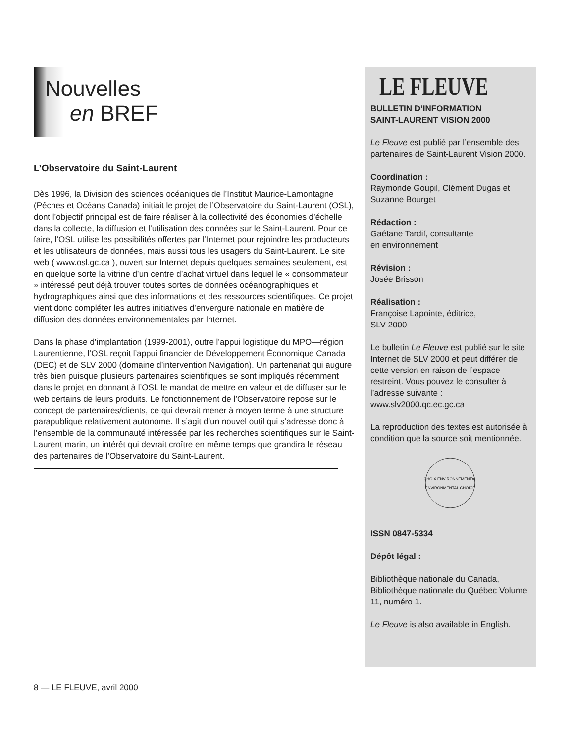Nouvelles
en BREF
L’Observatoire du Saint-Laurent
Dès 1996, la Division des sciences océaniques de l’Institut Maurice-Lamontagne (Pêches et Océans Canada) initiait le projet de l’Observatoire du Saint-Laurent (OSL), dont l’objectif principal est de faire réaliser à la collectivité des économies d’échelle dans la collecte, la diffusion et l’utilisation des données sur le Saint-Laurent. Pour ce faire, l’OSL utilise les possibilités offertes par l’Internet pour rejoindre les producteurs et les utilisateurs de données, mais aussi tous les usagers du Saint-Laurent. Le site web ( www.osl.gc.ca ), ouvert sur Internet depuis quelques semaines seulement, est en quelque sorte la vitrine d’un centre d’achat virtuel dans lequel le « consommateur » intéressé peut déjà trouver toutes sortes de données océanographiques et hydrographiques ainsi que des informations et des ressources scientifiques. Ce projet vient donc compléter les autres initiatives d’envergure nationale en matière de diffusion des données environnementales par Internet.
Dans la phase d’implantation (1999-2001), outre l’appui logistique du MPO—région Laurentienne, l’OSL reçoit l’appui financier de Développement Économique Canada (DEC) et de SLV 2000 (domaine d’intervention Navigation). Un partenariat qui augure très bien puisque plusieurs partenaires scientifiques se sont impliqués récemment dans le projet en donnant à l’OSL le mandat de mettre en valeur et de diffuser sur le web certains de leurs produits. Le fonctionnement de l’Observatoire repose sur le concept de partenaires/clients, ce qui devrait mener à moyen terme à une structure parapublique relativement autonome. Il s’agit d’un nouvel outil qui s’adresse donc à l’ensemble de la communauté intéressée par les recherches scientifiques sur le Saint-Laurent marin, un intérêt qui devrait croître en même temps que grandira le réseau des partenaires de l’Observatoire du Saint-Laurent.
LE FLEUVE
BULLETIN D’INFORMATION
SAINT-LAURENT VISION 2000
Le Fleuve est publié par l’ensemble des partenaires de Saint-Laurent Vision 2000.
Coordination :
Raymonde Goupil, Clément Dugas et Suzanne Bourget
Rédaction :
Gaétane Tardif, consultante
en environnement
Révision :
Josée Brisson
Réalisation :
Françoise Lapointe, éditrice,
SLV 2000
Le bulletin Le Fleuve est publié sur le site Internet de SLV 2000 et peut différer de cette version en raison de l’espace restreint. Vous pouvez le consulter à l’adresse suivante : www.slv2000.qc.ec.gc.ca
La reproduction des textes est autorisée à condition que la source soit mentionnée.
CHOIX ENVIRONNEMENTAL
ENVIRONMENTAL CHOICE
ISSN 0847-5334
Dépôt légal :
Bibliothèque nationale du Canada, Bibliothèque nationale du Québec Volume 11, numéro 1.
Le Fleuve is also available in English.
8 — LE FLEUVE, avril 2000